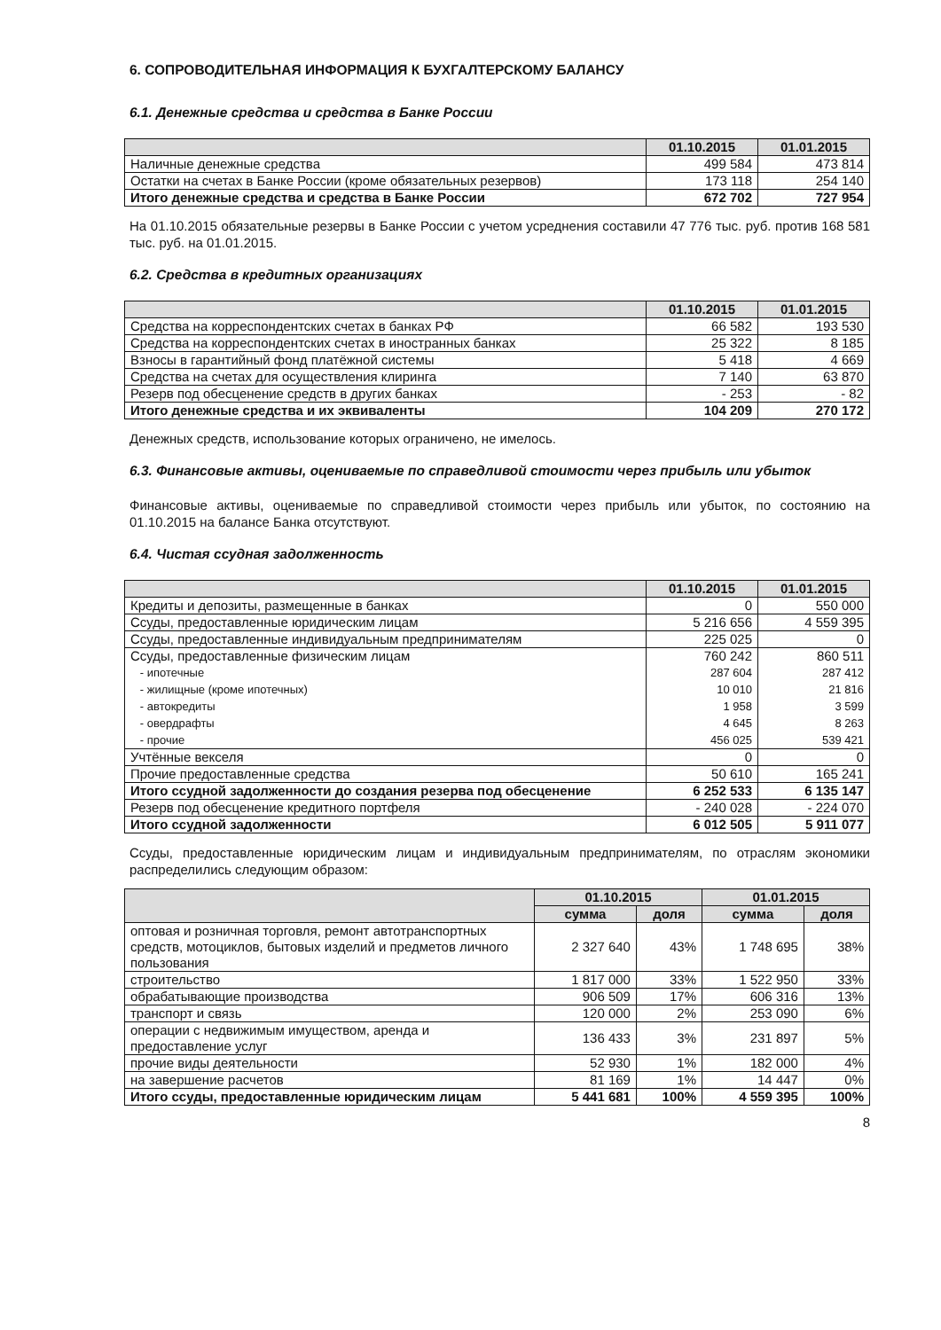6. СОПРОВОДИТЕЛЬНАЯ ИНФОРМАЦИЯ К БУХГАЛТЕРСКОМУ БАЛАНСУ
6.1. Денежные средства и средства в Банке России
| | 01.10.2015 | 01.01.2015 |
| --- | --- | --- |
| Наличные денежные средства | 499 584 | 473 814 |
| Остатки на счетах в Банке России (кроме обязательных резервов) | 173 118 | 254 140 |
| Итого денежные средства и средства в Банке России | 672 702 | 727 954 |
На 01.10.2015 обязательные резервы в Банке России с учетом усреднения составили 47 776 тыс. руб. против 168 581 тыс. руб. на 01.01.2015.
6.2. Средства в кредитных организациях
| | 01.10.2015 | 01.01.2015 |
| --- | --- | --- |
| Средства на корреспондентских счетах в банках РФ | 66 582 | 193 530 |
| Средства на корреспондентских счетах в иностранных банках | 25 322 | 8 185 |
| Взносы в гарантийный фонд платёжной системы | 5 418 | 4 669 |
| Средства на счетах для осуществления клиринга | 7 140 | 63 870 |
| Резерв под обесценение средств в других банках | - 253 | - 82 |
| Итого денежные средства и их эквиваленты | 104 209 | 270 172 |
Денежных средств, использование которых ограничено, не имелось.
6.3. Финансовые активы, оцениваемые по справедливой стоимости через прибыль или убыток
Финансовые активы, оцениваемые по справедливой стоимости через прибыль или убыток, по состоянию на 01.10.2015 на балансе Банка отсутствуют.
6.4. Чистая ссудная задолженность
| | 01.10.2015 | 01.01.2015 |
| --- | --- | --- |
| Кредиты и депозиты, размещенные в банках | 0 | 550 000 |
| Ссуды, предоставленные юридическим лицам | 5 216 656 | 4 559 395 |
| Ссуды, предоставленные индивидуальным предпринимателям | 225 025 | 0 |
| Ссуды, предоставленные физическим лицам - ипотечные - жилищные (кроме ипотечных) - автокредиты - овердрафты - прочие | 760 242 287 604 10 010 1 958 4 645 456 025 | 860 511 287 412 21 816 3 599 8 263 539 421 |
| Учтённые векселя | 0 | 0 |
| Прочие предоставленные средства | 50 610 | 165 241 |
| Итого ссудной задолженности до создания резерва под обесценение | 6 252 533 | 6 135 147 |
| Резерв под обесценение кредитного портфеля | - 240 028 | - 224 070 |
| Итого ссудной задолженности | 6 012 505 | 5 911 077 |
Ссуды, предоставленные юридическим лицам и индивидуальным предпринимателям, по отраслям экономики распределились следующим образом:
| | 01.10.2015 | | 01.01.2015 | |
| --- | --- | --- | --- | --- |
| | сумма | доля | сумма | доля |
| оптовая и розничная торговля, ремонт автотранспортных средств, мотоциклов, бытовых изделий и предметов личного пользования | 2 327 640 | 43% | 1 748 695 | 38% |
| строительство | 1 817 000 | 33% | 1 522 950 | 33% |
| обрабатывающие производства | 906 509 | 17% | 606 316 | 13% |
| транспорт и связь | 120 000 | 2% | 253 090 | 6% |
| операции с недвижимым имуществом, аренда и предоставление услуг | 136 433 | 3% | 231 897 | 5% |
| прочие виды деятельности | 52 930 | 1% | 182 000 | 4% |
| на завершение расчетов | 81 169 | 1% | 14 447 | 0% |
| Итого ссуды, предоставленные юридическим лицам | 5 441 681 | 100% | 4 559 395 | 100% |
8